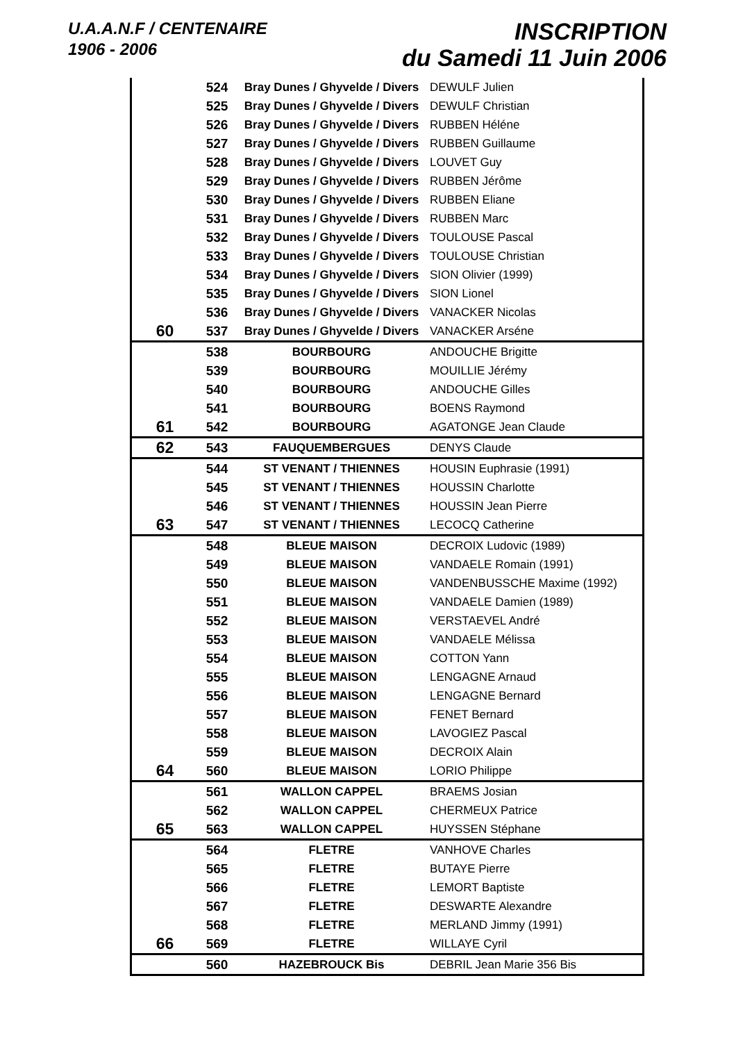U.A.A.N.F / CENTENAIRE
1906 - 2006
INSCRIPTION
du Samedi 11 Juin 2006
| | 524 | Bray Dunes / Ghyvelde / Divers | DEWULF Julien |
| | 525 | Bray Dunes / Ghyvelde / Divers | DEWULF Christian |
| | 526 | Bray Dunes / Ghyvelde / Divers | RUBBEN Héléne |
| | 527 | Bray Dunes / Ghyvelde / Divers | RUBBEN Guillaume |
| | 528 | Bray Dunes / Ghyvelde / Divers | LOUVET Guy |
| | 529 | Bray Dunes / Ghyvelde / Divers | RUBBEN Jérôme |
| | 530 | Bray Dunes / Ghyvelde / Divers | RUBBEN Eliane |
| | 531 | Bray Dunes / Ghyvelde / Divers | RUBBEN Marc |
| | 532 | Bray Dunes / Ghyvelde / Divers | TOULOUSE Pascal |
| | 533 | Bray Dunes / Ghyvelde / Divers | TOULOUSE Christian |
| | 534 | Bray Dunes / Ghyvelde / Divers | SION Olivier (1999) |
| | 535 | Bray Dunes / Ghyvelde / Divers | SION Lionel |
| | 536 | Bray Dunes / Ghyvelde / Divers | VANACKER Nicolas |
| 60 | 537 | Bray Dunes / Ghyvelde / Divers | VANACKER Arséne |
| | 538 | BOURBOURG | ANDOUCHE Brigitte |
| | 539 | BOURBOURG | MOUILLIE Jérémy |
| | 540 | BOURBOURG | ANDOUCHE Gilles |
| | 541 | BOURBOURG | BOENS Raymond |
| 61 | 542 | BOURBOURG | AGATONGE Jean Claude |
| 62 | 543 | FAUQUEMBERGUES | DENYS Claude |
| | 544 | ST VENANT / THIENNES | HOUSIN Euphrasie (1991) |
| | 545 | ST VENANT / THIENNES | HOUSSIN Charlotte |
| | 546 | ST VENANT / THIENNES | HOUSSIN Jean Pierre |
| 63 | 547 | ST VENANT / THIENNES | LECOCQ Catherine |
| | 548 | BLEUE MAISON | DECROIX Ludovic (1989) |
| | 549 | BLEUE MAISON | VANDAELE Romain (1991) |
| | 550 | BLEUE MAISON | VANDENBUSSCHE Maxime (1992) |
| | 551 | BLEUE MAISON | VANDAELE Damien (1989) |
| | 552 | BLEUE MAISON | VERSTAEVEL André |
| | 553 | BLEUE MAISON | VANDAELE Mélissa |
| | 554 | BLEUE MAISON | COTTON Yann |
| | 555 | BLEUE MAISON | LENGAGNE Arnaud |
| | 556 | BLEUE MAISON | LENGAGNE Bernard |
| | 557 | BLEUE MAISON | FENET Bernard |
| | 558 | BLEUE MAISON | LAVOGIEZ Pascal |
| | 559 | BLEUE MAISON | DECROIX Alain |
| 64 | 560 | BLEUE MAISON | LORIO Philippe |
| | 561 | WALLON CAPPEL | BRAEMS Josian |
| | 562 | WALLON CAPPEL | CHERMEUX Patrice |
| 65 | 563 | WALLON CAPPEL | HUYSSEN Stéphane |
| | 564 | FLETRE | VANHOVE Charles |
| | 565 | FLETRE | BUTAYE Pierre |
| | 566 | FLETRE | LEMORT Baptiste |
| | 567 | FLETRE | DESWARTE Alexandre |
| | 568 | FLETRE | MERLAND Jimmy (1991) |
| 66 | 569 | FLETRE | WILLAYE Cyril |
| | 560 | HAZEBROUCK Bis | DEBRIL Jean Marie 356 Bis |